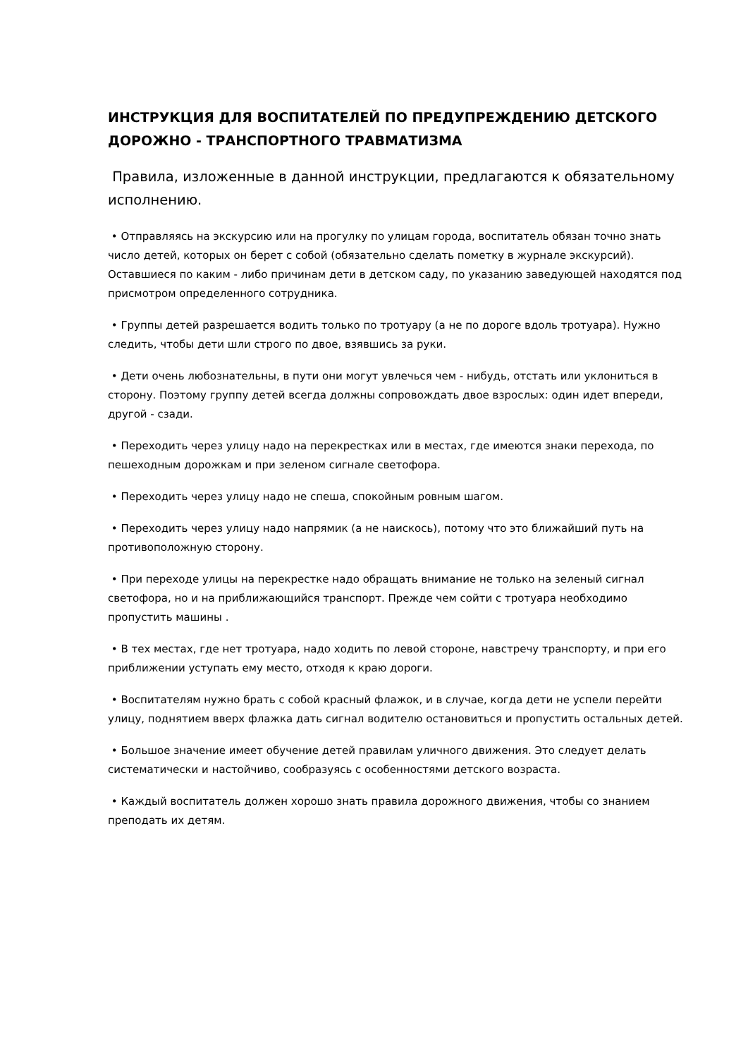ИНСТРУКЦИЯ ДЛЯ ВОСПИТАТЕЛЕЙ ПО ПРЕДУПРЕЖДЕНИЮ ДЕТСКОГО ДОРОЖНО - ТРАНСПОРТНОГО ТРАВМАТИЗМА
Правила, изложенные в данной инструкции, предлагаются к обязательному исполнению.
• Отправляясь на экскурсию или на прогулку по улицам города, воспитатель обязан точно знать число детей, которых он берет с собой (обязательно сделать пометку в журнале экскурсий). Оставшиеся по каким - либо причинам дети в детском саду, по указанию заведующей находятся под присмотром определенного сотрудника.
• Группы детей разрешается водить только по тротуару (а не по дороге вдоль тротуара). Нужно следить, чтобы дети шли строго по двое, взявшись за руки.
• Дети очень любознательны, в пути они могут увлечься чем - нибудь, отстать или уклониться в сторону. Поэтому группу детей всегда должны сопровождать двое взрослых: один идет впереди, другой - сзади.
• Переходить через улицу надо на перекрестках или в местах, где имеются знаки перехода, по пешеходным дорожкам и при зеленом сигнале светофора.
• Переходить через улицу надо не спеша, спокойным ровным шагом.
• Переходить через улицу надо напрямик (а не наискось), потому что это ближайший путь на противоположную сторону.
• При переходе улицы на перекрестке надо обращать внимание не только на зеленый сигнал светофора, но и на приближающийся транспорт. Прежде чем сойти с тротуара необходимо пропустить машины .
• В тех местах, где нет тротуара, надо ходить по левой стороне, навстречу транспорту, и при его приближении уступать ему место, отходя к краю дороги.
• Воспитателям нужно брать с собой красный флажок, и в случае, когда дети не успели перейти улицу, поднятием вверх флажка дать сигнал водителю остановиться и пропустить остальных детей.
• Большое значение имеет обучение детей правилам уличного движения. Это следует делать систематически и настойчиво, сообразуясь с особенностями детского возраста.
• Каждый воспитатель должен хорошо знать правила дорожного движения, чтобы со знанием преподать их детям.